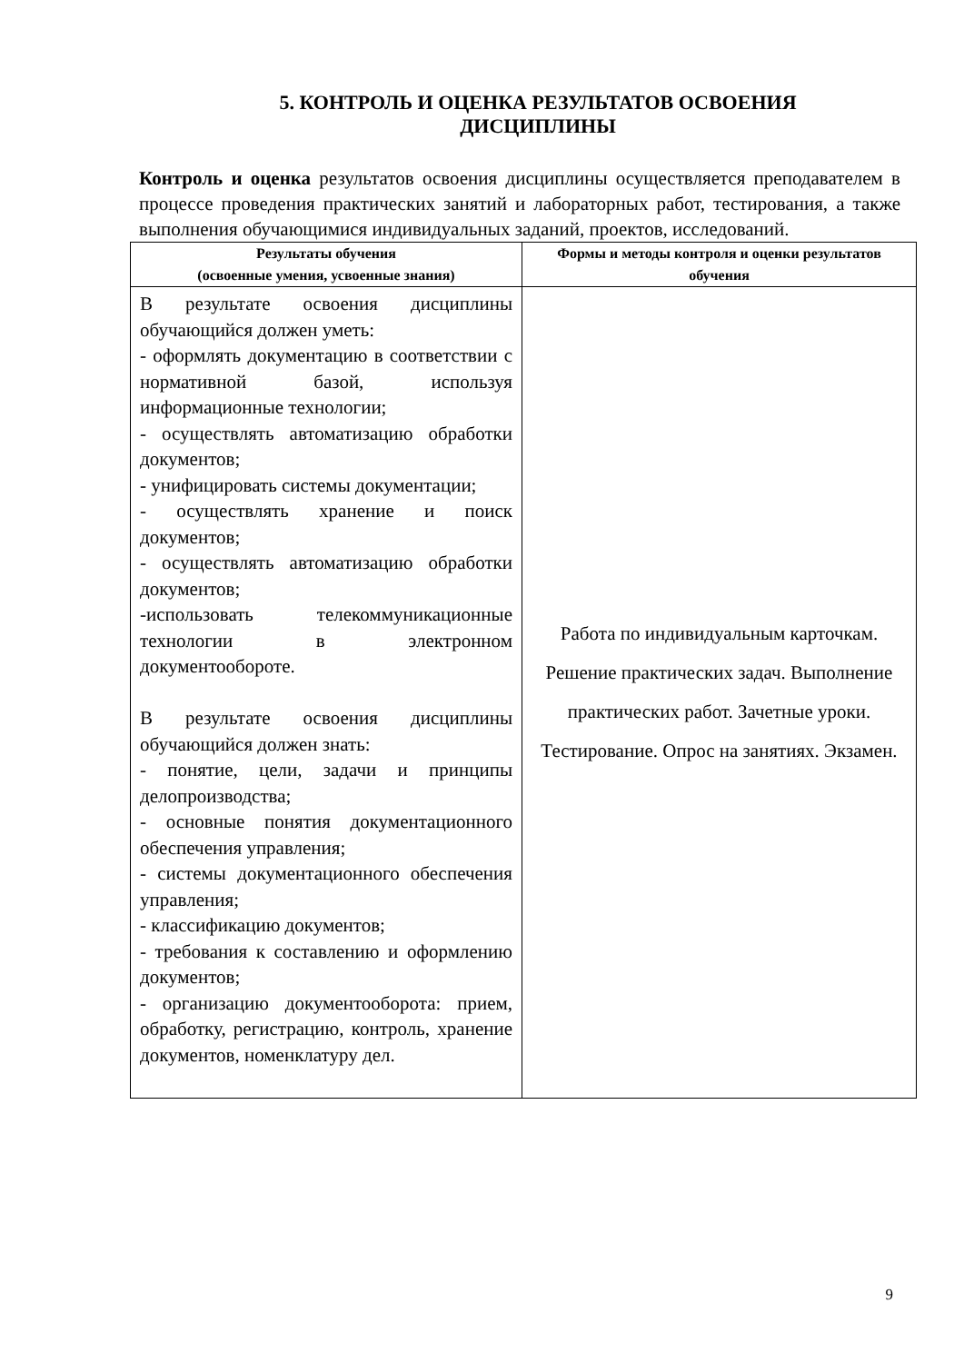5. КОНТРОЛЬ И ОЦЕНКА РЕЗУЛЬТАТОВ ОСВОЕНИЯ
ДИСЦИПЛИНЫ
Контроль и оценка результатов освоения дисциплины осуществляется преподавателем в процессе проведения практических занятий и лабораторных работ, тестирования, а также выполнения обучающимися индивидуальных заданий, проектов, исследований.
| Результаты обучения (освоенные умения, усвоенные знания) | Формы и методы контроля и оценки результатов обучения |
| --- | --- |
| В результате освоения дисциплины обучающийся должен уметь: - оформлять документацию в соответствии с нормативной базой, используя информационные технологии; - осуществлять автоматизацию обработки документов; - унифицировать системы документации; - осуществлять хранение и поиск документов; - осуществлять автоматизацию обработки документов; -использовать телекоммуникационные технологии в электронном документообороте. В результате освоения дисциплины обучающийся должен знать: - понятие, цели, задачи и принципы делопроизводства; - основные понятия документационного обеспечения управления; - системы документационного обеспечения управления; - классификацию документов; - требования к составлению и оформлению документов; - организацию документооборота: прием, обработку, регистрацию, контроль, хранение документов, номенклатуру дел. | Работа по индивидуальным карточкам. Решение практических задач. Выполнение практических работ. Зачетные уроки. Тестирование. Опрос на занятиях. Экзамен. |
9